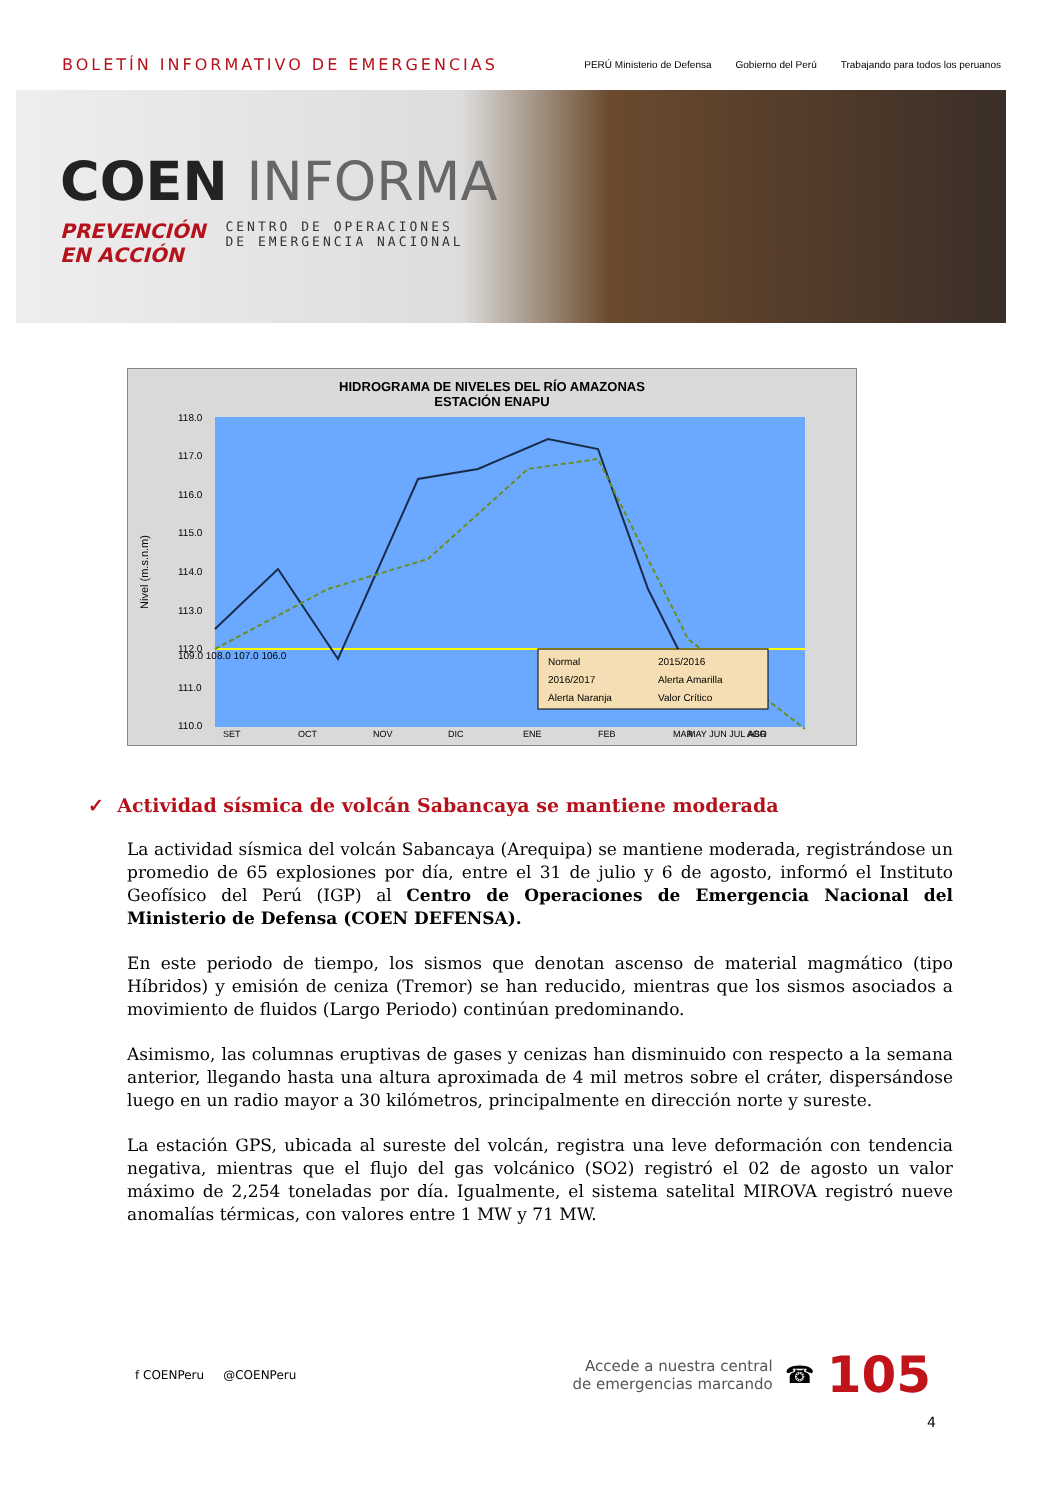BOLETÍN INFORMATIVO DE EMERGENCIAS
PERÚ Ministerio de Defensa Gobierno del Perú Trabajando para todos los peruanos
COEN INFORMA
PREVENCIÓN
EN ACCIÓN
CENTRO DE OPERACIONES
DE EMERGENCIA NACIONAL
HIDROGRAMA DE NIVELES DEL RÍO AMAZONAS
ESTACIÓN ENAPU
Nivel (m.s.n.m)
118.0
117.0
116.0
115.0
114.0
113.0
112.0
111.0
110.0
SET
OCT
NOV
DIC
ENE
FEB
MAR
ABR
Normal
2015/2016
2016/2017
Alerta Amarilla
Alerta Naranja
Valor Crítico
MAY JUN JUL AGO
109.0 108.0 107.0 106.0
✓ Actividad sísmica de volcán Sabancaya se mantiene moderada
La actividad sísmica del volcán Sabancaya (Arequipa) se mantiene moderada, registrándose un promedio de 65 explosiones por día, entre el 31 de julio y 6 de agosto, informó el Instituto Geofísico del Perú (IGP) al Centro de Operaciones de Emergencia Nacional del Ministerio de Defensa (COEN DEFENSA).
En este periodo de tiempo, los sismos que denotan ascenso de material magmático (tipo Híbridos) y emisión de ceniza (Tremor) se han reducido, mientras que los sismos asociados a movimiento de fluidos (Largo Periodo) continúan predominando.
Asimismo, las columnas eruptivas de gases y cenizas han disminuido con respecto a la semana anterior, llegando hasta una altura aproximada de 4 mil metros sobre el cráter, dispersándose luego en un radio mayor a 30 kilómetros, principalmente en dirección norte y sureste.
La estación GPS, ubicada al sureste del volcán, registra una leve deformación con tendencia negativa, mientras que el flujo del gas volcánico (SO2) registró el 02 de agosto un valor máximo de 2,254 toneladas por día. Igualmente, el sistema satelital MIROVA registró nueve anomalías térmicas, con valores entre 1 MW y 71 MW.
f COENPeru @COENPeru
Accede a nuestra central
de emergencias marcando
☎ 105
4